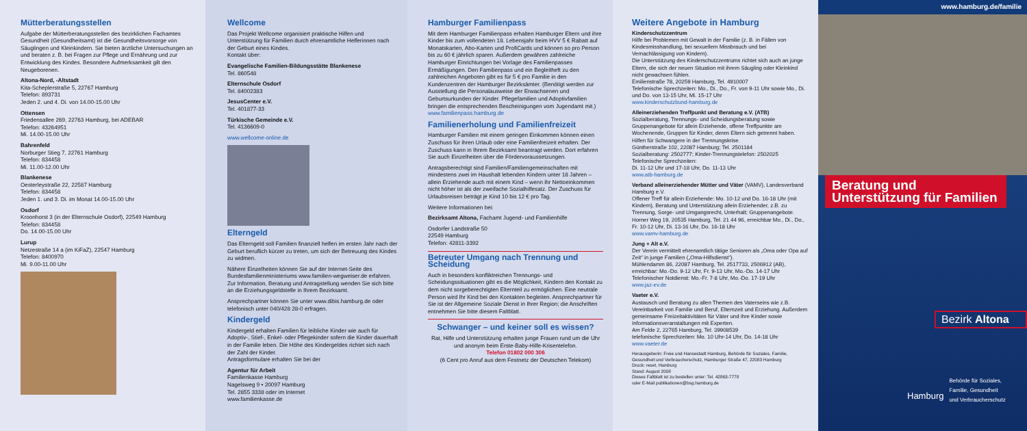Mütterberatungsstellen
Aufgabe der Mütterberatungsstellen des bezirklichen Fachamtes Gesundheit (Gesundheitsamt) ist die Gesundheitsvorsorge von Säuglingen und Kleinkindern. Sie bieten ärztliche Untersuchungen an und beraten z. B. bei Fragen zur Pflege und Ernährung und zur Entwicklung des Kindes. Besondere Aufmerksamkeit gilt den Neugeborenen.
Altona-Nord, -Altstadt
Kita-Scheplerstraße 5, 22767 Hamburg
Telefon: 893731
Jeden 2. und 4. Di. von 14.00-15.00 Uhr
Ottensen
Friedensallee 269, 22763 Hamburg, bei ADEBAR
Telefon: 43264951
Mi. 14.00-15.00 Uhr
Bahrenfeld
Norburger Stieg 7, 22761 Hamburg
Telefon: 834458
Mi. 11.00-12.00 Uhr
Blankenese
Oesterleystraße 22, 22587 Hamburg
Telefon: 834458
Jeden 1. und 3. Di. im Monat 14.00-15.00 Uhr
Osdorf
Kroonhorst 3 (in der Elternschule Osdorf), 22549 Hamburg
Telefon: 834458
Do. 14.00-15.00 Uhr
Lurup
Netzestraße 14 a (im KiFaZ), 22547 Hamburg
Telefon: 8400970
Mi. 9.00-11.00 Uhr
Wellcome
Das Projekt Wellcome organisiert praktische Hilfen und Unterstützung für Familien durch ehrenamtliche Helferinnen nach der Geburt eines Kindes.
Kontakt über:
Evangelische Familien-Bildungsstätte Blankenese
Tel. 860548
Elternschule Osdorf
Tel. 84002383
JesusCenter e.V.
Tel. 401877-33
Türkische Gemeinde e.V.
Tel. 4136609-0
www.wellcome-online.de
Elterngeld
Das Elterngeld soll Familien finanziell helfen im ersten Jahr nach der Geburt beruflich kürzer zu treten, um sich der Betreuung des Kindes zu widmen.
Nähere Einzelheiten können Sie auf der Internet-Seite des Bundesfamilienministeriums www.familien-wegweiser.de erfahren. Zur Information, Beratung und Antragstellung wenden Sie sich bitte an die Erziehungsgeldstelle in Ihrem Bezirksamt.
Ansprechpartner können Sie unter www.dibis.hamburg.de oder telefonisch unter 040/428 28-0 erfragen.
Kindergeld
Kindergeld erhalten Familien für leibliche Kinder wie auch für Adoptiv-, Stief-, Enkel- oder Pflegekinder sofern die Kinder dauerhaft in der Familie leben. Die Höhe des Kindergeldes richtet sich nach der Zahl der Kinder.
Antragsformulare erhalten Sie bei der
Agentur für Arbeit
Familienkasse Hamburg
Nagelsweg 9 • 20097 Hamburg
Tel. 2855 3338 oder im Internet
www.familienkasse.de
Hamburger Familienpass
Mit dem Hamburger Familienpass erhalten Hamburger Eltern und ihre Kinder bis zum vollendeten 18. Lebensjahr beim HVV 5 € Rabatt auf Monatskarten, Abo-Karten und ProfiCards und können so pro Person bis zu 60 € jährlich sparen. Außerdem gewähren zahlreiche Hamburger Einrichtungen bei Vorlage des Familienpasses Ermäßigungen. Den Familienpass und ein Begleitheft zu den zahlreichen Angeboten gibt es für 5 € pro Familie in den Kundenzentren der Hamburger Bezirksämter. (Benötigt werden zur Ausstellung die Personalausweise der Erwachsenen und Geburtsurkunden der Kinder. Pflegefamilien und Adoptivfamilien bringen die entsprechenden Bescheinigungen vom Jugendamt mit.)
www.familienpass.hamburg.de
Familienerholung und Familienfreizeit
Hamburger Familien mit einem geringen Einkommen können einen Zuschuss für ihren Urlaub oder eine Familienfreizeit erhalten. Der Zuschuss kann in Ihrem Bezirksamt beantragt werden. Dort erfahren Sie auch Einzelheiten über die Fördervoraussetzungen.
Antragsberechtigt sind Familien/Familiengemeinschaften mit mindestens zwei im Haushalt lebenden Kindern unter 18 Jahren – allein Erziehende auch mit einem Kind – wenn ihr Nettoeinkommen nicht höher ist als der zweifache Sozialhilfesatz. Der Zuschuss für Urlaubsreisen beträgt je Kind 10 bis 12 € pro Tag.
Weitere Informationen bei:
Bezirksamt Altona, Fachamt Jugend- und Familienhilfe
Osdorfer Landstraße 50
22549 Hamburg
Telefon: 42811-3392
Betreuter Umgang nach Trennung und Scheidung
Auch in besonders konfliktreichen Trennungs- und Scheidungssituationen gibt es die Möglichkeit, Kindern den Kontakt zu dem nicht sorgeberechtigten Elternteil zu ermöglichen. Eine neutrale Person wird Ihr Kind bei den Kontakten begleiten. Ansprechpartner für Sie ist der Allgemeine Soziale Dienst in Ihrer Region; die Anschriften entnehmen Sie bitte diesem Faltblatt.
Schwanger – und keiner soll es wissen?
Rat, Hilfe und Unterstützung erhalten junge Frauen rund um die Uhr und anonym beim Erste-Baby-Hilfe-Krisentelefon.
Telefon 01802 000 306
(6 Cent pro Anruf aus dem Festnetz der Deutschen Telekom)
Weitere Angebote in Hamburg
Kinderschutzzentrum
Hilfe bei Problemen mit Gewalt in der Familie (z. B. in Fällen von Kindesmisshandlung, bei sexuellem Missbrauch und bei Vernachlässigung von Kindern).
Die Unterstützung des Kinderschutzzentrums richtet sich auch an junge Eltern, die sich der neuen Situation mit ihrem Säugling oder Kleinkind nicht gewachsen fühlen.
Emilienstraße 78, 20259 Hamburg, Tel. 4910007
Telefonische Sprechzeiten: Mo., Di., Do., Fr. von 9-11 Uhr sowie Mo., Di. und Do. von 13-15 Uhr, Mi. 15-17 Uhr
www.kinderschutzbund-hamburg.de
Alleinerziehenden Treffpunkt und Beratung e.V. (ATB)
Sozialberatung, Trennungs- und Scheidungsberatung sowie Gruppenangebote für allein Erziehende, offene Treffpunkte am Wochenende, Gruppen für Kinder, deren Eltern sich getrennt haben. Hilfen für Schwangere in der Trennungskrise.
Güntherstraße 102, 22087 Hamburg; Tel. 2501184
Sozialberatung: 2502777; Kinder-Trennungstelefon: 2502025
Telefonische Sprechzeiten:
Di. 11-12 Uhr und 17-18 Uhr, Do. 11-13 Uhr
www.atb-hamburg.de
Verband alleinerziehender Mütter und Väter (VAMV), Landesverband Hamburg e.V.
Offener Treff für allein Erziehende: Mo. 10-12 und Do. 16-18 Uhr (mit Kindern), Beratung und Unterstützung allein Erziehender, z.B. zu Trennung, Sorge- und Umgangsrecht, Unterhalt; Gruppenangebote.
Horner Weg 19, 20535 Hamburg, Tel. 21 44 96, erreichbar Mo., Di., Do., Fr. 10-12 Uhr, Di. 13-16 Uhr, Do. 16-18 Uhr
www.vamv-hamburg.de
Jung + Alt e.V.
Der Verein vermittelt ehrenamtlich tätige Senioren als „Oma oder Opa auf Zeit“ in junge Familien („Oma-Hilfsdienst“).
Mühlendamm 86, 22087 Hamburg, Tel. 2517733, 2506912 (AB), erreichbar: Mo.-Do. 9-12 Uhr, Fr. 9-13 Uhr, Mo.-Do. 14-17 Uhr
Telefonischer Notdienst: Mo.-Fr. 7-8 Uhr, Mo.-Do. 17-19 Uhr
www.jaz-ev.de
Vaeter e.V.
Austausch und Beratung zu allen Themen des Vaterseins wie z.B. Vereinbarkeit von Familie und Beruf, Elternzeit und Erziehung. Außerdem gemeinsame Freizeitaktivitäten für Väter und ihre Kinder sowie Informationsveranstaltungen mit Experten.
Am Felde 2, 22765 Hamburg, Tel. 39908539
telefonische Sprechzeiten: Mo. 10 Uhr-14 Uhr, Do. 14-18 Uhr
www.vaeter.de
Herausgeberin: Freie und Hansestadt Hamburg, Behörde für Soziales, Familie, Gesundheit und Verbraucherschutz, Hamburger Straße 47, 22083 Hamburg
Druck: reset, Hamburg
Stand: August 2008
Dieses Faltblatt ist zu bestellen unter: Tel. 42863-7778
oder E-Mail publikationen@bsg.hamburg.de
www.hamburg.de/familie
Beratung und Unterstützung für Familien
Bezirk Altona
Hamburg
Behörde für Soziales,
Familie, Gesundheit
und Verbraucherschutz